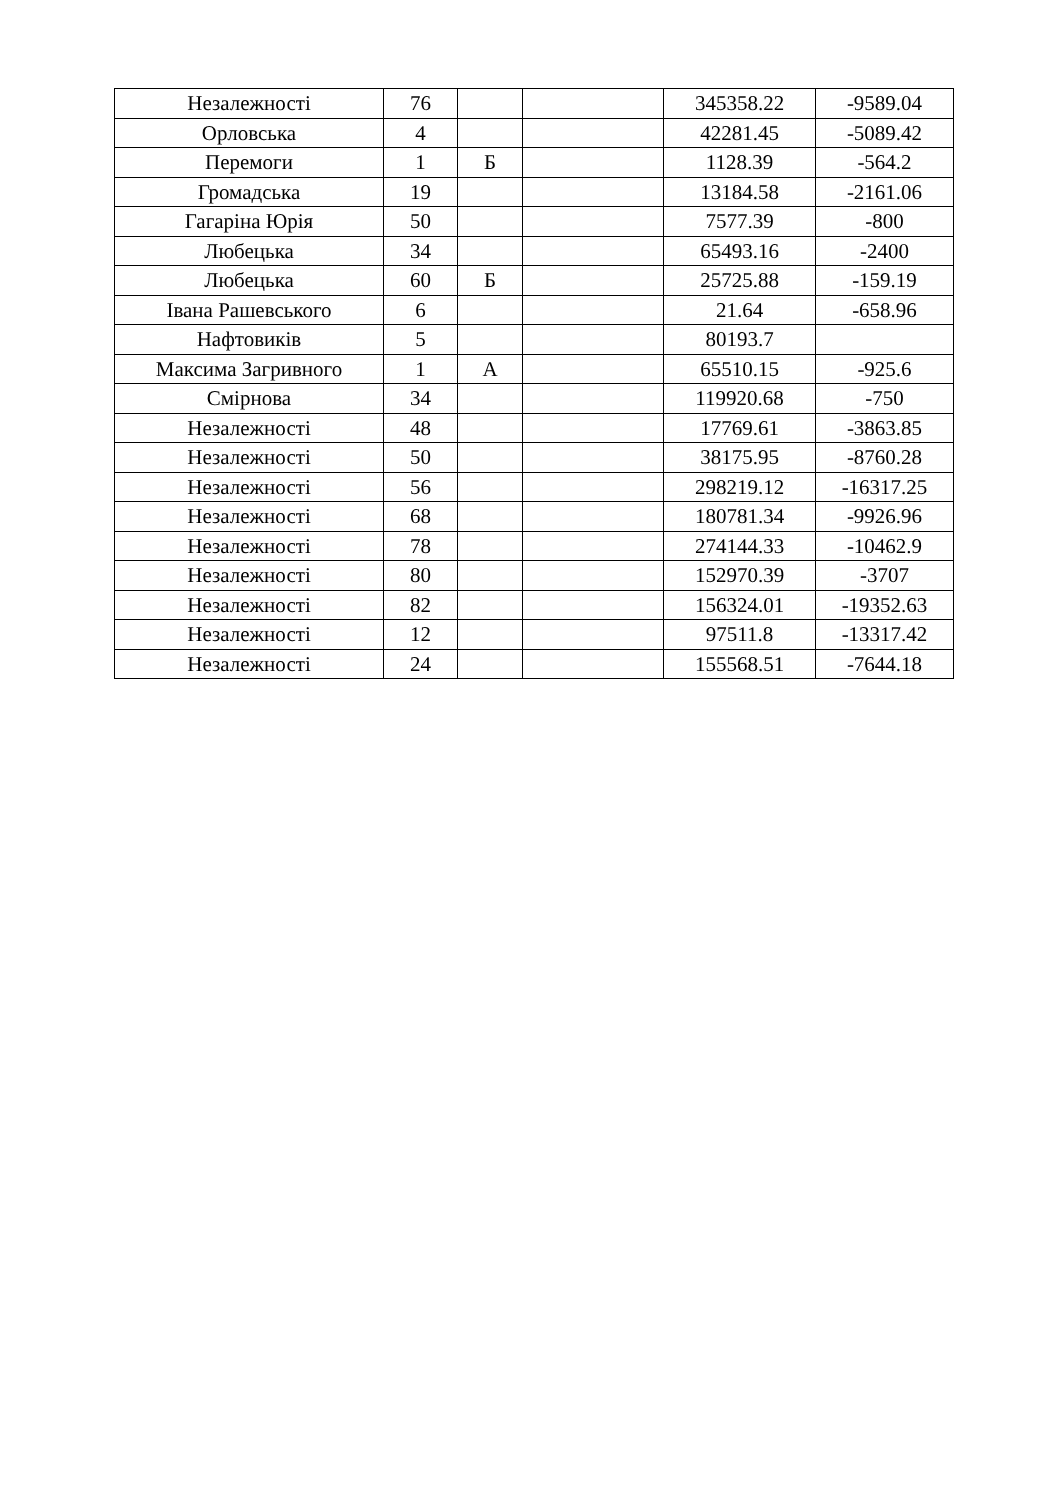| Незалежності | 76 | | | 345358.22 | -9589.04 |
| Орловська | 4 | | | 42281.45 | -5089.42 |
| Перемоги | 1 | Б | | 1128.39 | -564.2 |
| Громадська | 19 | | | 13184.58 | -2161.06 |
| Гагаріна Юрія | 50 | | | 7577.39 | -800 |
| Любецька | 34 | | | 65493.16 | -2400 |
| Любецька | 60 | Б | | 25725.88 | -159.19 |
| Івана Рашевського | 6 | | | 21.64 | -658.96 |
| Нафтовиків | 5 | | | 80193.7 | |
| Максима Загривного | 1 | А | | 65510.15 | -925.6 |
| Смірнова | 34 | | | 119920.68 | -750 |
| Незалежності | 48 | | | 17769.61 | -3863.85 |
| Незалежності | 50 | | | 38175.95 | -8760.28 |
| Незалежності | 56 | | | 298219.12 | -16317.25 |
| Незалежності | 68 | | | 180781.34 | -9926.96 |
| Незалежності | 78 | | | 274144.33 | -10462.9 |
| Незалежності | 80 | | | 152970.39 | -3707 |
| Незалежності | 82 | | | 156324.01 | -19352.63 |
| Незалежності | 12 | | | 97511.8 | -13317.42 |
| Незалежності | 24 | | | 155568.51 | -7644.18 |